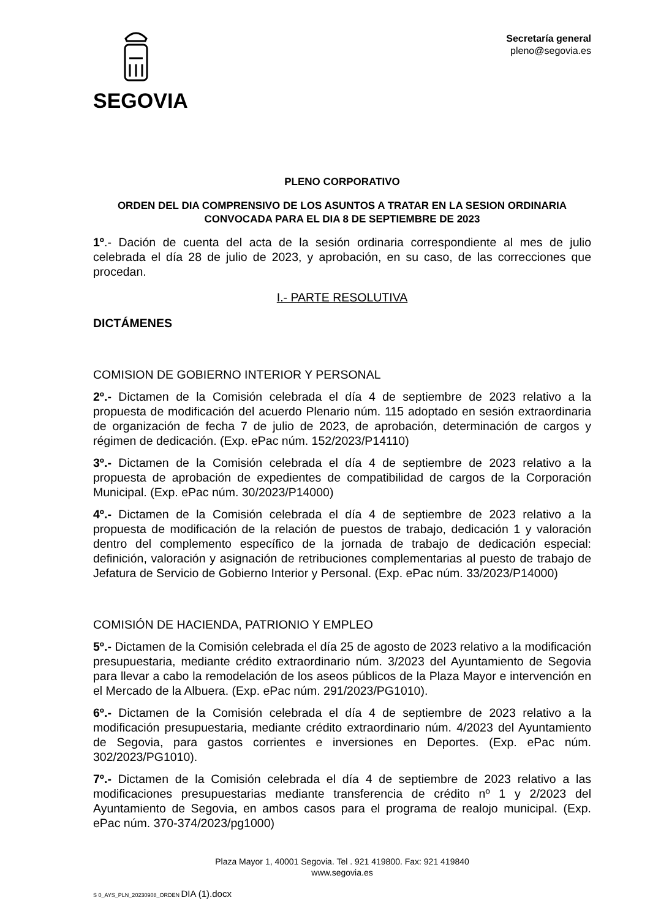SEGOVIA
Secretaría general
pleno@segovia.es
PLENO CORPORATIVO
ORDEN DEL DIA COMPRENSIVO DE LOS ASUNTOS A TRATAR EN LA SESION ORDINARIA CONVOCADA PARA EL DIA 8 DE SEPTIEMBRE DE 2023
1º.- Dación de cuenta del acta de la sesión ordinaria correspondiente al mes de julio celebrada el día 28 de julio de 2023, y aprobación, en su caso, de las correcciones que procedan.
I.- PARTE RESOLUTIVA
DICTÁMENES
COMISION DE GOBIERNO INTERIOR Y PERSONAL
2º.- Dictamen de la Comisión celebrada el día 4 de septiembre de 2023 relativo a la propuesta de modificación del acuerdo Plenario núm. 115 adoptado en sesión extraordinaria de organización de fecha 7 de julio de 2023, de aprobación, determinación de cargos y régimen de dedicación. (Exp. ePac núm. 152/2023/P14110)
3º.- Dictamen de la Comisión celebrada el día 4 de septiembre de 2023 relativo a la propuesta de aprobación de expedientes de compatibilidad de cargos de la Corporación Municipal. (Exp. ePac núm. 30/2023/P14000)
4º.- Dictamen de la Comisión celebrada el día 4 de septiembre de 2023 relativo a la propuesta de modificación de la relación de puestos de trabajo, dedicación 1 y valoración dentro del complemento específico de la jornada de trabajo de dedicación especial: definición, valoración y asignación de retribuciones complementarias al puesto de trabajo de Jefatura de Servicio de Gobierno Interior y Personal. (Exp. ePac núm. 33/2023/P14000)
COMISIÓN DE HACIENDA, PATRIONIO Y EMPLEO
5º.- Dictamen de la Comisión celebrada el día 25 de agosto de 2023 relativo a la modificación presupuestaria, mediante crédito extraordinario núm. 3/2023 del Ayuntamiento de Segovia para llevar a cabo la remodelación de los aseos públicos de la Plaza Mayor e intervención en el Mercado de la Albuera. (Exp. ePac núm. 291/2023/PG1010).
6º.- Dictamen de la Comisión celebrada el día 4 de septiembre de 2023 relativo a la modificación presupuestaria, mediante crédito extraordinario núm. 4/2023 del Ayuntamiento de Segovia, para gastos corrientes e inversiones en Deportes. (Exp. ePac núm. 302/2023/PG1010).
7º.- Dictamen de la Comisión celebrada el día 4 de septiembre de 2023 relativo a las modificaciones presupuestarias mediante transferencia de crédito nº 1 y 2/2023 del Ayuntamiento de Segovia, en ambos casos para el programa de realojo municipal. (Exp. ePac núm. 370-374/2023/pg1000)
Plaza Mayor 1, 40001 Segovia. Tel . 921 419800. Fax: 921 419840
www.segovia.es
S 0_AYS_PLN_20230908_ORDEN DIA (1).docx